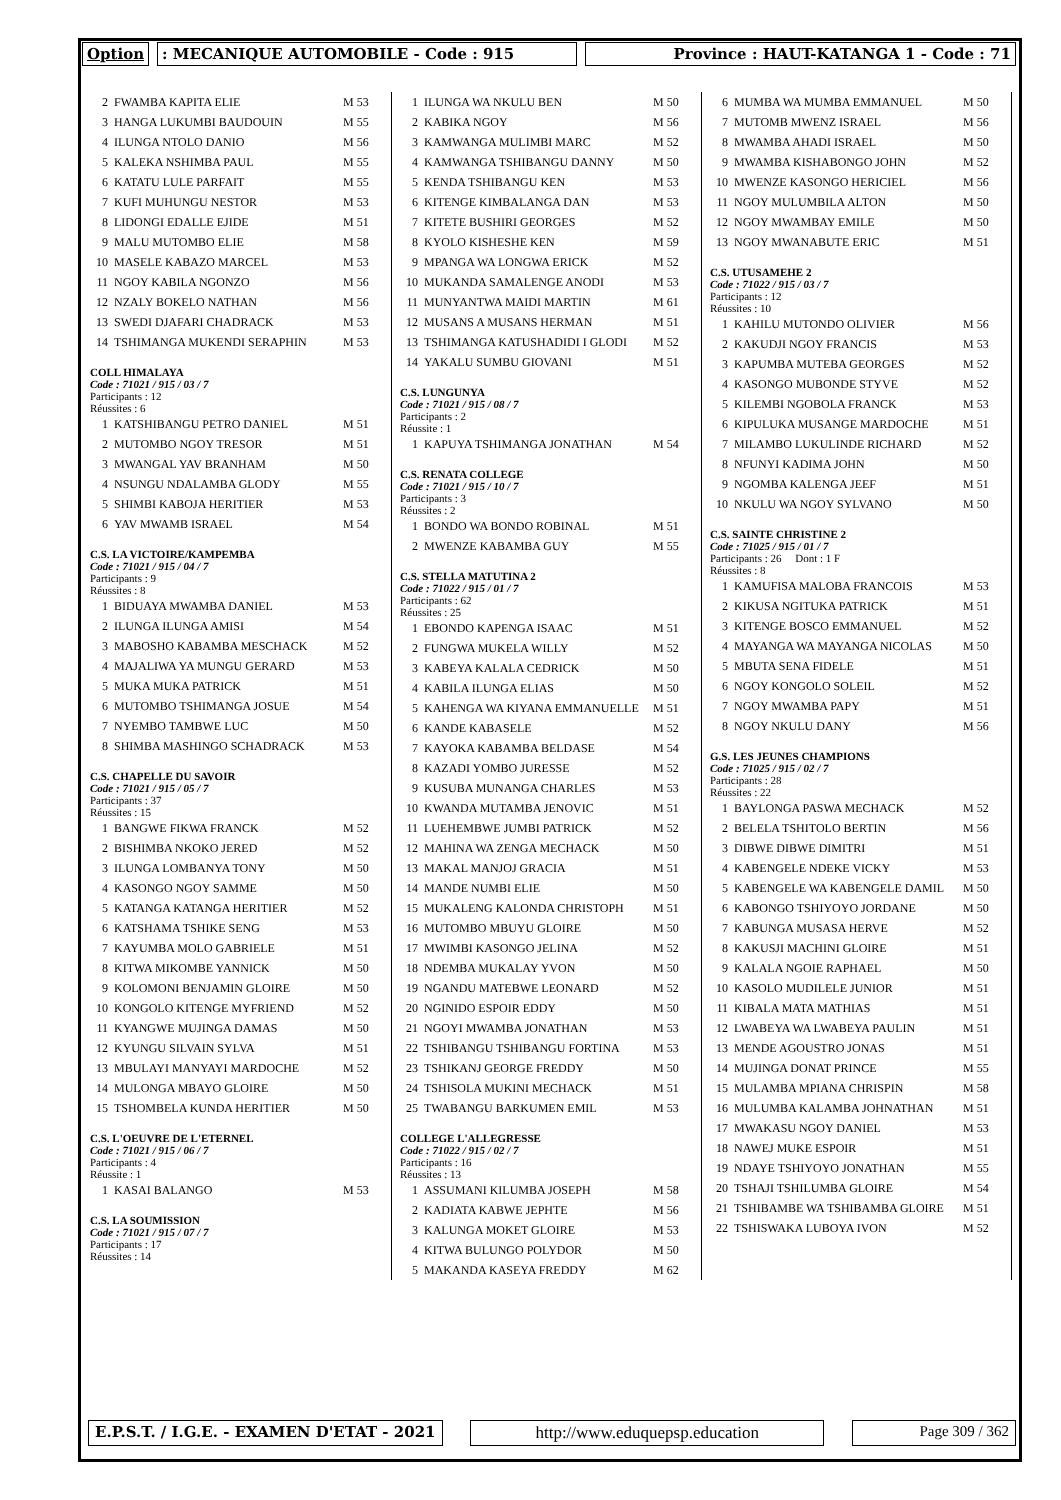Option : MECANIQUE AUTOMOBILE - Code : 915 Province : HAUT-KATANGA 1 - Code : 71
| 2 | FWAMBA KAPITA ELIE | M 53 |
| 3 | HANGA LUKUMBI BAUDOUIN | M 55 |
| 4 | ILUNGA NTOLO DANIO | M 56 |
| 5 | KALEKA NSHIMBA PAUL | M 55 |
| 6 | KATATU LULE PARFAIT | M 55 |
| 7 | KUFI MUHUNGU NESTOR | M 53 |
| 8 | LIDONGI EDALLE EJIDE | M 51 |
| 9 | MALU MUTOMBO ELIE | M 58 |
| 10 | MASELE KABAZO MARCEL | M 53 |
| 11 | NGOY KABILA NGONZO | M 56 |
| 12 | NZALY BOKELO NATHAN | M 56 |
| 13 | SWEDI DJAFARI CHADRACK | M 53 |
| 14 | TSHIMANGA MUKENDI SERAPHIN | M 53 |
COLL HIMALAYA
Code : 71021 / 915 / 03 / 7
Participants : 12
Réussites : 6
| 1 | KATSHIBANGU PETRO DANIEL | M 51 |
| 2 | MUTOMBO NGOY TRESOR | M 51 |
| 3 | MWANGAL YAV BRANHAM | M 50 |
| 4 | NSUNGU NDALAMBA GLODY | M 55 |
| 5 | SHIMBI KABOJA HERITIER | M 53 |
| 6 | YAV MWAMB ISRAEL | M 54 |
C.S. LA VICTOIRE/KAMPEMBA
Code : 71021 / 915 / 04 / 7
Participants : 9
Réussites : 8
| 1 | BIDUAYA MWAMBA DANIEL | M 53 |
| 2 | ILUNGA ILUNGA AMISI | M 54 |
| 3 | MABOSHO KABAMBA MESCHACK | M 52 |
| 4 | MAJALIWA YA MUNGU GERARD | M 53 |
| 5 | MUKA MUKA PATRICK | M 51 |
| 6 | MUTOMBO TSHIMANGA JOSUE | M 54 |
| 7 | NYEMBO TAMBWE LUC | M 50 |
| 8 | SHIMBA MASHINGO SCHADRACK | M 53 |
C.S. CHAPELLE DU SAVOIR
Code : 71021 / 915 / 05 / 7
Participants : 37
Réussites : 15
| 1 | BANGWE FIKWA FRANCK | M 52 |
| 2 | BISHIMBA NKOKO JERED | M 52 |
| 3 | ILUNGA LOMBANYA TONY | M 50 |
| 4 | KASONGO NGOY SAMME | M 50 |
| 5 | KATANGA KATANGA HERITIER | M 52 |
| 6 | KATSHAMA TSHIKE SENG | M 53 |
| 7 | KAYUMBA MOLO GABRIELE | M 51 |
| 8 | KITWA MIKOMBE YANNICK | M 50 |
| 9 | KOLOMONI BENJAMIN GLOIRE | M 50 |
| 10 | KONGOLO KITENGE MYFRIEND | M 52 |
| 11 | KYANGWE MUJINGA DAMAS | M 50 |
| 12 | KYUNGU SILVAIN SYLVA | M 51 |
| 13 | MBULAYI MANYAYI MARDOCHE | M 52 |
| 14 | MULONGA MBAYO GLOIRE | M 50 |
| 15 | TSHOMBELA KUNDA HERITIER | M 50 |
C.S. L'OEUVRE DE L'ETERNEL
Code : 71021 / 915 / 06 / 7
Participants : 4
Réussite : 1
| 1 | KASAI BALANGO | M 53 |
C.S. LA SOUMISSION
Code : 71021 / 915 / 07 / 7
Participants : 17
Réussites : 14
| 1 | ILUNGA WA NKULU BEN | M 50 |
| 2 | KABIKA NGOY | M 56 |
| 3 | KAMWANGA MULIMBI MARC | M 52 |
| 4 | KAMWANGA TSHIBANGU DANNY | M 50 |
| 5 | KENDA TSHIBANGU KEN | M 53 |
| 6 | KITENGE KIMBALANGA DAN | M 53 |
| 7 | KITETE BUSHIRI GEORGES | M 52 |
| 8 | KYOLO KISHESHE KEN | M 59 |
| 9 | MPANGA WA LONGWA ERICK | M 52 |
| 10 | MUKANDA SAMALENGE ANODI | M 53 |
| 11 | MUNYANTWA MAIDI MARTIN | M 61 |
| 12 | MUSANS A MUSANS HERMAN | M 51 |
| 13 | TSHIMANGA KATUSHADIDI I GLODI | M 52 |
| 14 | YAKALU SUMBU GIOVANI | M 51 |
C.S. LUNGUNYA
Code : 71021 / 915 / 08 / 7
Participants : 2
Réussite : 1
| 1 | KAPUYA TSHIMANGA JONATHAN | M 54 |
C.S. RENATA COLLEGE
Code : 71021 / 915 / 10 / 7
Participants : 3
Réussites : 2
| 1 | BONDO WA BONDO ROBINAL | M 51 |
| 2 | MWENZE KABAMBA GUY | M 55 |
C.S. STELLA MATUTINA 2
Code : 71022 / 915 / 01 / 7
Participants : 62
Réussites : 25
| 1 | EBONDO KAPENGA ISAAC | M 51 |
| 2 | FUNGWA MUKELA WILLY | M 52 |
| 3 | KABEYA KALALA CEDRICK | M 50 |
| 4 | KABILA ILUNGA ELIAS | M 50 |
| 5 | KAHENGA WA KIYANA EMMANUELLE | M 51 |
| 6 | KANDE KABASELE | M 52 |
| 7 | KAYOKA KABAMBA BELDASE | M 54 |
| 8 | KAZADI YOMBO JURESSE | M 52 |
| 9 | KUSUBA MUNANGA CHARLES | M 53 |
| 10 | KWANDA MUTAMBA JENOVIC | M 51 |
| 11 | LUEHEMBWE JUMBI PATRICK | M 52 |
| 12 | MAHINA WA ZENGA MECHACK | M 50 |
| 13 | MAKAL MANJOJ GRACIA | M 51 |
| 14 | MANDE NUMBI ELIE | M 50 |
| 15 | MUKALENG KALONDA CHRISTOPH | M 51 |
| 16 | MUTOMBO MBUYU GLOIRE | M 50 |
| 17 | MWIMBI KASONGO JELINA | M 52 |
| 18 | NDEMBA MUKALAY YVON | M 50 |
| 19 | NGANDU MATEBWE LEONARD | M 52 |
| 20 | NGINIDO ESPOIR EDDY | M 50 |
| 21 | NGOYI MWAMBA JONATHAN | M 53 |
| 22 | TSHIBANGU TSHIBANGU FORTINA | M 53 |
| 23 | TSHIKANJ GEORGE FREDDY | M 50 |
| 24 | TSHISOLA MUKINI MECHACK | M 51 |
| 25 | TWABANGU BARKUMEN EMIL | M 53 |
COLLEGE L'ALLEGRESSE
Code : 71022 / 915 / 02 / 7
Participants : 16
Réussites : 13
| 1 | ASSUMANI KILUMBA JOSEPH | M 58 |
| 2 | KADIATA KABWE JEPHTE | M 56 |
| 3 | KALUNGA MOKET GLOIRE | M 53 |
| 4 | KITWA BULUNGO POLYDOR | M 50 |
| 5 | MAKANDA KASEYA FREDDY | M 62 |
| 6 | MUMBA WA MUMBA EMMANUEL | M 50 |
| 7 | MUTOMB MWENZ ISRAEL | M 56 |
| 8 | MWAMBA AHADI ISRAEL | M 50 |
| 9 | MWAMBA KISHABONGO JOHN | M 52 |
| 10 | MWENZE KASONGO HERICIEL | M 56 |
| 11 | NGOY MULUMBILA ALTON | M 50 |
| 12 | NGOY MWAMBAY EMILE | M 50 |
| 13 | NGOY MWANABUTE ERIC | M 51 |
C.S. UTUSAMEHE 2
Code : 71022 / 915 / 03 / 7
Participants : 12
Réussites : 10
| 1 | KAHILU MUTONDO OLIVIER | M 56 |
| 2 | KAKUDJI NGOY FRANCIS | M 53 |
| 3 | KAPUMBA MUTEBA GEORGES | M 52 |
| 4 | KASONGO MUBONDE STYVE | M 52 |
| 5 | KILEMBI NGOBOLA FRANCK | M 53 |
| 6 | KIPULUKA MUSANGE MARDOCHE | M 51 |
| 7 | MILAMBO LUKULINDE RICHARD | M 52 |
| 8 | NFUNYI KADIMA JOHN | M 50 |
| 9 | NGOMBA KALENGA JEEF | M 51 |
| 10 | NKULU WA NGOY SYLVANO | M 50 |
C.S. SAINTE CHRISTINE 2
Code : 71025 / 915 / 01 / 7
Participants : 26 Dont : 1 F
Réussites : 8
| 1 | KAMUFISA MALOBA FRANCOIS | M 53 |
| 2 | KIKUSA NGITUKA PATRICK | M 51 |
| 3 | KITENGE BOSCO EMMANUEL | M 52 |
| 4 | MAYANGA WA MAYANGA NICOLAS | M 50 |
| 5 | MBUTA SENA FIDELE | M 51 |
| 6 | NGOY KONGOLO SOLEIL | M 52 |
| 7 | NGOY MWAMBA PAPY | M 51 |
| 8 | NGOY NKULU DANY | M 56 |
G.S. LES JEUNES CHAMPIONS
Code : 71025 / 915 / 02 / 7
Participants : 28
Réussites : 22
| 1 | BAYLONGA PASWA MECHACK | M 52 |
| 2 | BELELA TSHITOLO BERTIN | M 56 |
| 3 | DIBWE DIBWE DIMITRI | M 51 |
| 4 | KABENGELE NDEKE VICKY | M 53 |
| 5 | KABENGELE WA KABENGELE DAMIL | M 50 |
| 6 | KABONGO TSHIYOYO JORDANE | M 50 |
| 7 | KABUNGA MUSASA HERVE | M 52 |
| 8 | KAKUSJI MACHINI GLOIRE | M 51 |
| 9 | KALALA NGOIE RAPHAEL | M 50 |
| 10 | KASOLO MUDILELE JUNIOR | M 51 |
| 11 | KIBALA MATA MATHIAS | M 51 |
| 12 | LWABEYA WA LWABEYA PAULIN | M 51 |
| 13 | MENDE AGOUSTRO JONAS | M 51 |
| 14 | MUJINGA DONAT PRINCE | M 55 |
| 15 | MULAMBA MPIANA CHRISPIN | M 58 |
| 16 | MULUMBA KALAMBA JOHNATHAN | M 51 |
| 17 | MWAKASU NGOY DANIEL | M 53 |
| 18 | NAWEJ MUKE ESPOIR | M 51 |
| 19 | NDAYE TSHIYOYO JONATHAN | M 55 |
| 20 | TSHAJI TSHILUMBA GLOIRE | M 54 |
| 21 | TSHIBAMBE WA TSHIBAMBA GLOIRE | M 51 |
| 22 | TSHISWAKA LUBOYA IVON | M 52 |
E.P.S.T. / I.G.E. - EXAMEN D'ETAT - 2021
http://www.eduquepsp.education Page 309 / 362